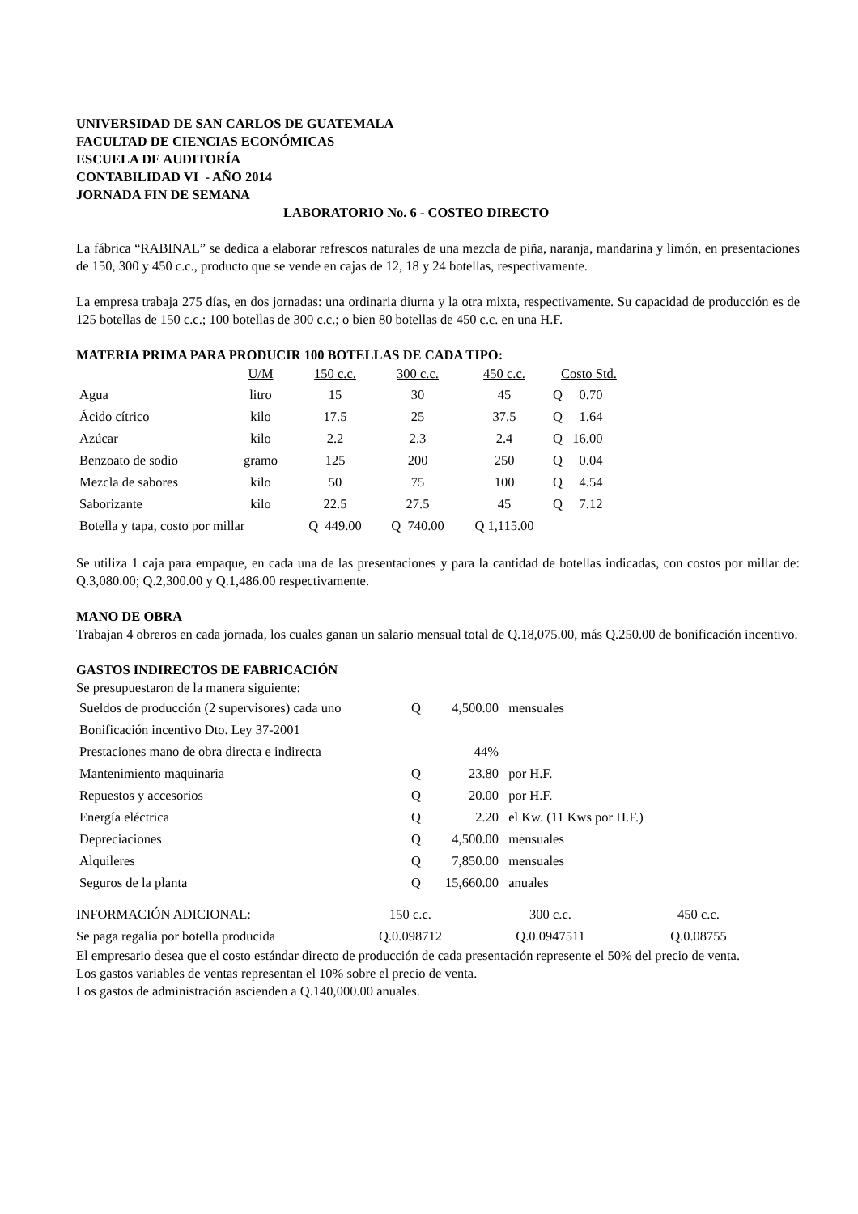UNIVERSIDAD DE SAN CARLOS DE GUATEMALA
FACULTAD DE CIENCIAS ECONÓMICAS
ESCUELA DE AUDITORÍA
CONTABILIDAD VI - AÑO 2014
JORNADA FIN DE SEMANA
LABORATORIO No. 6 - COSTEO DIRECTO
La fábrica “RABINAL” se dedica a elaborar refrescos naturales de una mezcla de piña, naranja, mandarina y limón, en presentaciones de 150, 300 y 450 c.c., producto que se vende en cajas de 12, 18 y 24 botellas, respectivamente.
La empresa trabaja 275 días, en dos jornadas: una ordinaria diurna y la otra mixta, respectivamente. Su capacidad de producción es de 125 botellas de 150 c.c.; 100 botellas de 300 c.c.; o bien 80 botellas de 450 c.c. en una H.F.
MATERIA PRIMA PARA PRODUCIR 100 BOTELLAS DE CADA TIPO:
| | U/M | 150 c.c. | 300 c.c. | 450 c.c. | Costo Std. |
| --- | --- | --- | --- | --- | --- |
| Agua | litro | 15 | 30 | 45 | Q 0.70 |
| Ácido cítrico | kilo | 17.5 | 25 | 37.5 | Q 1.64 |
| Azúcar | kilo | 2.2 | 2.3 | 2.4 | Q 16.00 |
| Benzoato de sodio | gramo | 125 | 200 | 250 | Q 0.04 |
| Mezcla de sabores | kilo | 50 | 75 | 100 | Q 4.54 |
| Saborizante | kilo | 22.5 | 27.5 | 45 | Q 7.12 |
| Botella y tapa, costo por millar | | Q 449.00 | Q 740.00 | Q 1,115.00 | |
Se utiliza 1 caja para empaque, en cada una de las presentaciones y para la cantidad de botellas indicadas, con costos por millar de: Q.3,080.00; Q.2,300.00 y Q.1,486.00 respectivamente.
MANO DE OBRA
Trabajan 4 obreros en cada jornada, los cuales ganan un salario mensual total de Q.18,075.00, más Q.250.00 de bonificación incentivo.
GASTOS INDIRECTOS DE FABRICACIÓN
Se presupuestaron de la manera siguiente:
| Sueldos de producción (2 supervisores) cada uno | Q | 4,500.00 | mensuales |
| Bonificación incentivo Dto. Ley 37-2001 | | | |
| Prestaciones mano de obra directa e indirecta | | 44% | |
| Mantenimiento maquinaria | Q | 23.80 | por H.F. |
| Repuestos y accesorios | Q | 20.00 | por H.F. |
| Energía eléctrica | Q | 2.20 | el Kw. (11 Kws por H.F.) |
| Depreciaciones | Q | 4,500.00 | mensuales |
| Alquileres | Q | 7,850.00 | mensuales |
| Seguros de la planta | Q | 15,660.00 | anuales |
| INFORMACIÓN ADICIONAL: | 150 c.c. | 300 c.c. | 450 c.c. |
| Se paga regalía por botella producida | Q.0.098712 | Q.0.0947511 | Q.0.08755 |
El empresario desea que el costo estándar directo de producción de cada presentación represente el 50% del precio de venta.
Los gastos variables de ventas representan el 10% sobre el precio de venta.
Los gastos de administración ascienden a Q.140,000.00 anuales.